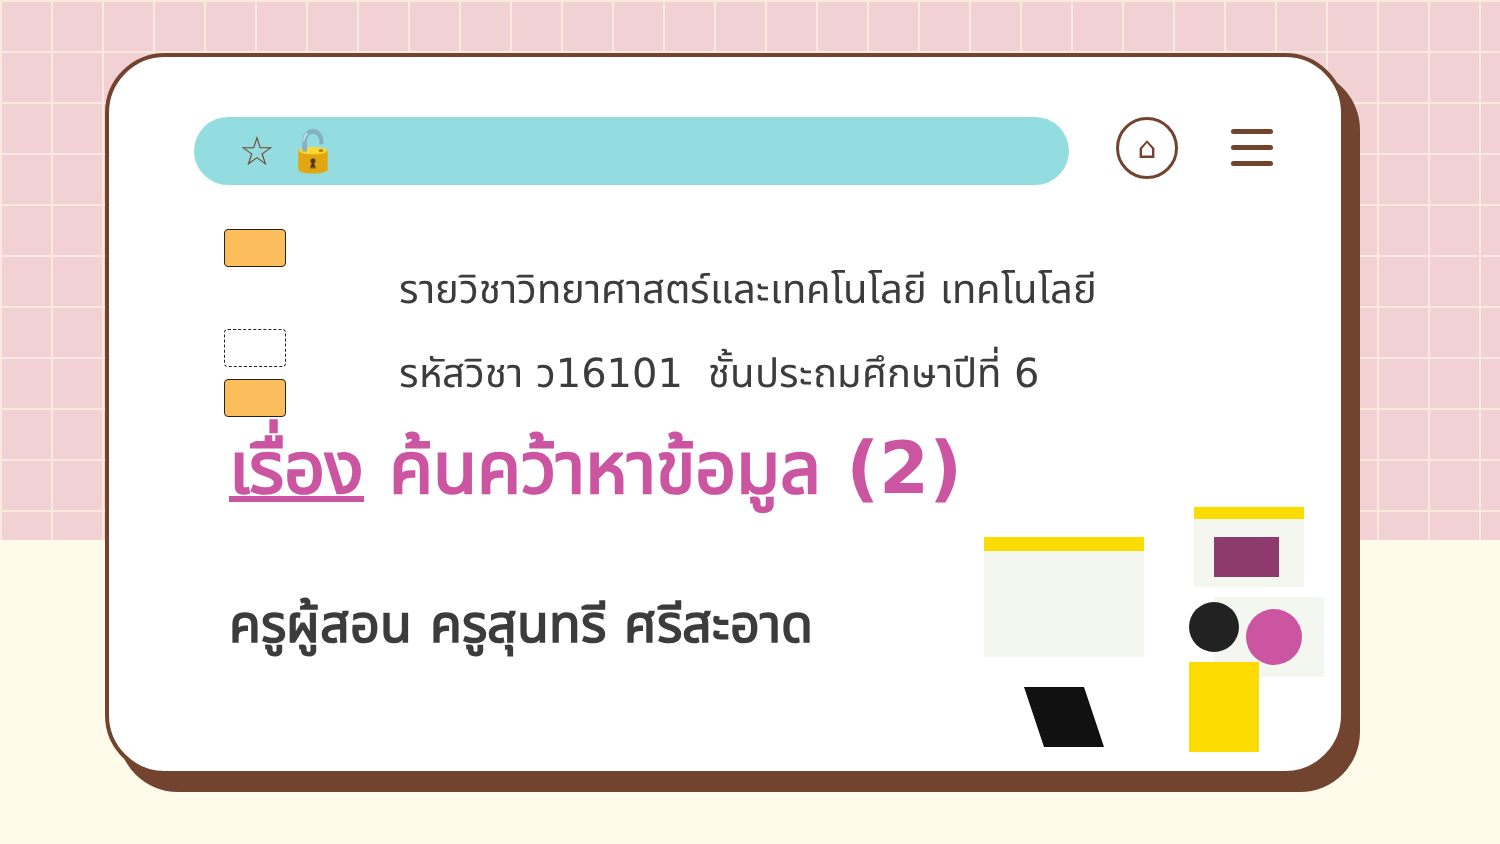☆ 🔓 ⌂
รายวิชาวิทยาศาสตร์และเทคโนโลยี เทคโนโลยี
รหัสวิชา ว16101 ชั้นประถมศึกษาปีที่ 6
เรื่อง ค้นคว้าหาข้อมูล (2)
ครูผู้สอน ครูสุนทรี ศรีสะอาด